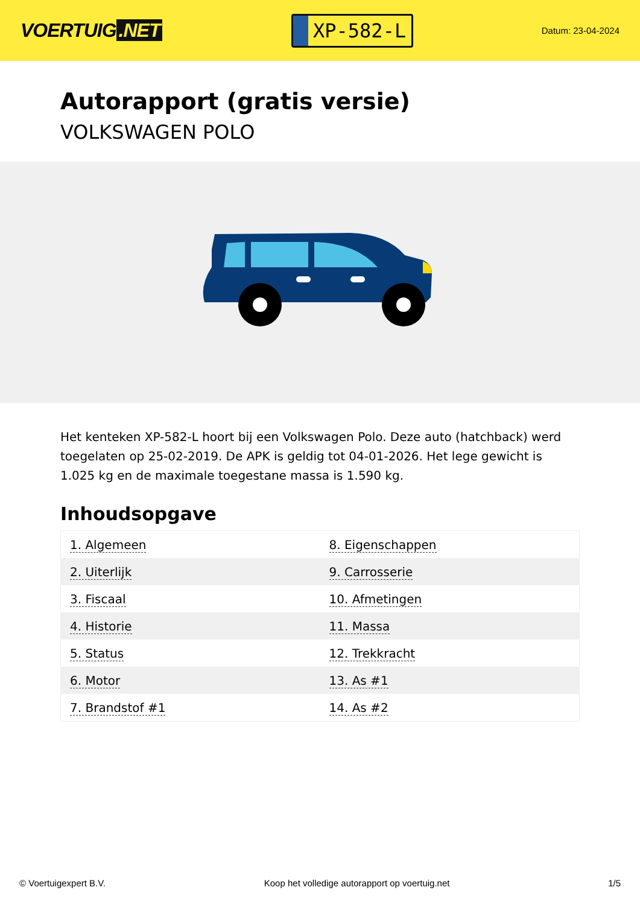VOERTUIG.NET
XP-582-L
Datum: 23-04-2024
Autorapport (gratis versie)
VOLKSWAGEN POLO
Het kenteken XP-582-L hoort bij een Volkswagen Polo. Deze auto (hatchback) werd toegelaten op 25-02-2019. De APK is geldig tot 04-01-2026. Het lege gewicht is 1.025 kg en de maximale toegestane massa is 1.590 kg.
Inhoudsopgave
| 1. Algemeen | 8. Eigenschappen |
| 2. Uiterlijk | 9. Carrosserie |
| 3. Fiscaal | 10. Afmetingen |
| 4. Historie | 11. Massa |
| 5. Status | 12. Trekkracht |
| 6. Motor | 13. As #1 |
| 7. Brandstof #1 | 14. As #2 |
© Voertuigexpert B.V. Koop het volledige autorapport op voertuig.net 1/5